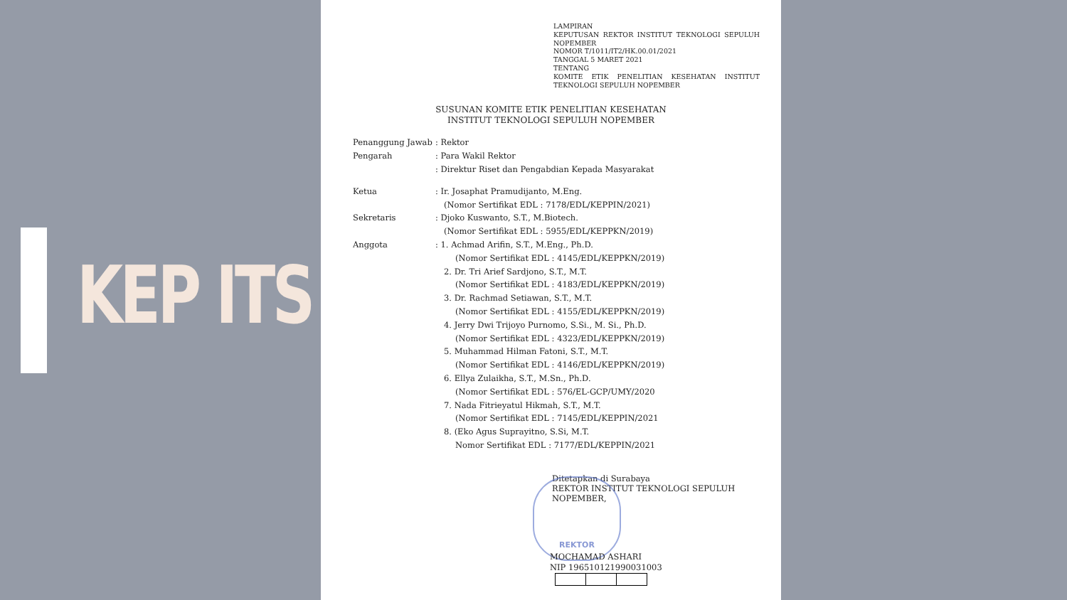KEP ITS
LAMPIRAN
KEPUTUSAN REKTOR INSTITUT TEKNOLOGI SEPULUH NOPEMBER
NOMOR T/1011/IT2/HK.00.01/2021
TANGGAL 5 MARET 2021
TENTANG
KOMITE ETIK PENELITIAN KESEHATAN INSTITUT TEKNOLOGI SEPULUH NOPEMBER
SUSUNAN KOMITE ETIK PENELITIAN KESEHATAN
INSTITUT TEKNOLOGI SEPULUH NOPEMBER
Penanggung Jawab : Rektor
Pengarah : Para Wakil Rektor
: Direktur Riset dan Pengabdian Kepada Masyarakat
Ketua : Ir. Josaphat Pramudijanto, M.Eng.
(Nomor Sertifikat EDL : 7178/EDL/KEPPIN/2021)
Sekretaris : Djoko Kuswanto, S.T., M.Biotech.
(Nomor Sertifikat EDL : 5955/EDL/KEPPKN/2019)
Anggota : 1. Achmad Arifin, S.T., M.Eng., Ph.D.
(Nomor Sertifikat EDL : 4145/EDL/KEPPKN/2019)
2. Dr. Tri Arief Sardjono, S.T., M.T.
(Nomor Sertifikat EDL : 4183/EDL/KEPPKN/2019)
3. Dr. Rachmad Setiawan, S.T., M.T.
(Nomor Sertifikat EDL : 4155/EDL/KEPPKN/2019)
4. Jerry Dwi Trijoyo Purnomo, S.Si., M. Si., Ph.D.
(Nomor Sertifikat EDL : 4323/EDL/KEPPKN/2019)
5. Muhammad Hilman Fatoni, S.T., M.T.
(Nomor Sertifikat EDL : 4146/EDL/KEPPKN/2019)
6. Ellya Zulaikha, S.T., M.Sn., Ph.D.
(Nomor Sertifikat EDL : 576/EL-GCP/UMY/2020
7. Nada Fitrieyatul Hikmah, S.T., M.T.
(Nomor Sertifikat EDL : 7145/EDL/KEPPIN/2021
8. (Eko Agus Suprayitno, S.Si, M.T.
Nomor Sertifikat EDL : 7177/EDL/KEPPIN/2021
Ditetapkan di Surabaya
REKTOR INSTITUT TEKNOLOGI SEPULUH
NOPEMBER,
REKTOR
MOCHAMAD ASHARI
NIP 196510121990031003